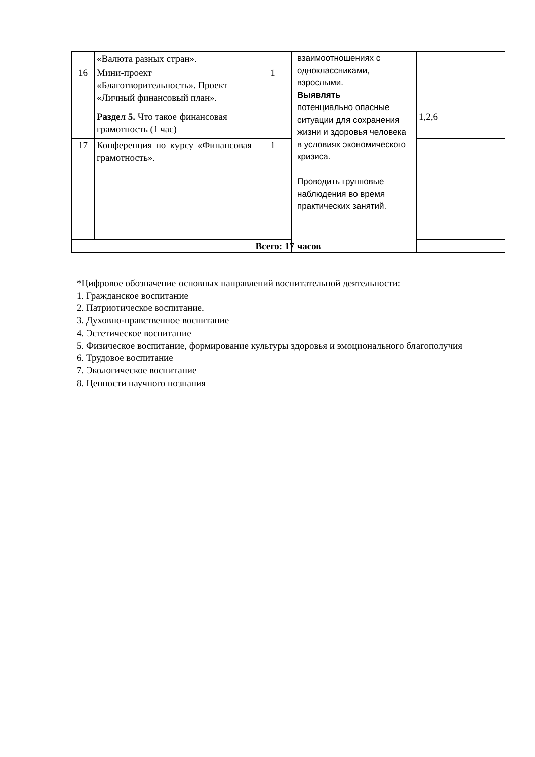| | «Валюта разных стран». | | взаимоотношениях с одноклассниками, взрослыми. Выявлять потенциально опасные ситуации для сохранения жизни и здоровья человека в условиях экономического кризиса. Проводить групповые наблюдения во время практических занятий. | |
| 16 | Мини-проект «Благотворительность». Проект «Личный финансовый план». | 1 | | |
| | Раздел 5. Что такое финансовая грамотность (1 час) | | | 1,2,6 |
| 17 | Конференция по курсу «Финансовая грамотность». | 1 | | |
| Всего: 17 часов | | | | |
*Цифровое обозначение основных направлений воспитательной деятельности:
1. Гражданское воспитание
2. Патриотическое воспитание.
3. Духовно-нравственное воспитание
4. Эстетическое воспитание
5. Физическое воспитание, формирование культуры здоровья и эмоционального благополучия
6. Трудовое воспитание
7. Экологическое воспитание
8. Ценности научного познания